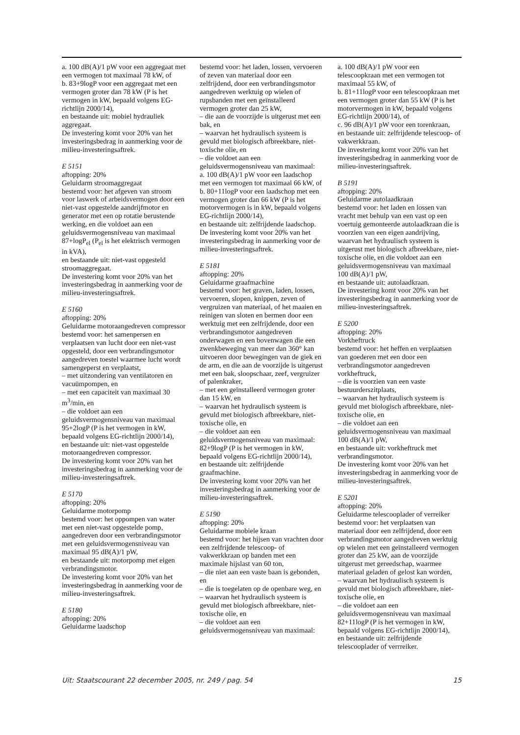a. 100 dB(A)/1 pW voor een aggregaat met een vermogen tot maximaal 78 kW, of
b. 83+9logP voor een aggregaat met een vermogen groter dan 78 kW (P is het vermogen in kW, bepaald volgens EG-richtlijn 2000/14),
en bestaande uit: mobiel hydrauliek aggregaat.
De investering komt voor 20% van het investeringsbedrag in aanmerking voor de milieu-investeringsaftrek.
E 5151
aftopping: 20%
Geluidarm stroomaggregaat
bestemd voor: het afgeven van stroom voor laswerk of arbeidsvermogen door een niet-vast opgestelde aandrijfmotor en generator met een op rotatie berustende werking, en die voldoet aan een geluidsvermogensniveau van maximaal 87+logP<sub>el</sub> (P<sub>el</sub> is het elektrisch vermogen in kVA),
en bestaande uit: niet-vast opgesteld stroomaggregaat.
De investering komt voor 20% van het investeringsbedrag in aanmerking voor de milieu-investeringsaftrek.
E 5160
aftopping: 20%
Geluidarme motoraangedreven compressor
bestemd voor: het samenpersen en verplaatsen van lucht door een niet-vast opgesteld, door een verbrandingsmotor aangedreven toestel waarmee lucht wordt samengeperst en verplaatst,
– met uitzondering van ventilatoren en vacuümpompen, en
– met een capaciteit van maximaal 30 m<sup>3</sup>/min, en
– die voldoet aan een geluidsvermogensniveau van maximaal 95+2logP (P is het vermogen in kW, bepaald volgens EG-richtlijn 2000/14),
en bestaande uit: niet-vast opgestelde motoraangedreven compressor.
De investering komt voor 20% van het investeringsbedrag in aanmerking voor de milieu-investeringsaftrek.
E 5170
aftopping: 20%
Geluidarme motorpomp
bestemd voor: het oppompen van water met een niet-vast opgestelde pomp, aangedreven door een verbrandingsmotor met een geluidsvermogensniveau van maximaal 95 dB(A)/1 pW,
en bestaande uit: motorpomp met eigen verbrandingsmotor.
De investering komt voor 20% van het investeringsbedrag in aanmerking voor de milieu-investeringsaftrek.
E 5180
aftopping: 20%
Geluidarme laadschop
bestemd voor: het laden, lossen, vervoeren of zeven van materiaal door een zelfrijdend, door een verbrandingsmotor aangedreven werktuig op wielen of rupsbanden met een geïnstalleerd vermogen groter dan 25 kW,
– die aan de voorzijde is uitgerust met een bak, en
– waarvan het hydraulisch systeem is gevuld met biologisch afbreekbare, niet-toxische olie, en
– die voldoet aan een geluidsvermogensniveau van maximaal:
a. 100 dB(A)/1 pW voor een laadschop met een vermogen tot maximaal 66 kW, of
b. 80+11logP voor een laadschop met een vermogen groter dan 66 kW (P is het motorvermogen is in kW, bepaald volgens EG-richtlijn 2000/14),
en bestaande uit: zelfrijdende laadschop.
De investering komt voor 20% van het investeringsbedrag in aanmerking voor de milieu-investeringsaftrek.
E 5181
aftopping: 20%
Geluidarme graafmachine
bestemd voor: het graven, laden, lossen, vervoeren, slopen, knippen, zeven of vergruizen van materiaal, of het maaien en reinigen van sloten en bermen door een werktuig met een zelfrijdende, door een verbrandingsmotor aangedreven onderwagen en een bovenwagen die een zwenkbeweging van meer dan 360° kan uitvoeren door bewegingen van de giek en de arm, en die aan de voorzijde is uitgerust met een bak, sloopschaar, zeef, vergruizer of palenkraker,
– met een geïnstalleerd vermogen groter dan 15 kW, en
– waarvan het hydraulisch systeem is gevuld met biologisch afbreekbare, niet-toxische olie, en
– die voldoet aan een geluidsvermogensniveau van maximaal: 82+9logP (P is het vermogen in kW, bepaald volgens EG-richtlijn 2000/14),
en bestaande uit: zelfrijdende graafmachine.
De investering komt voor 20% van het investeringsbedrag in aanmerking voor de milieu-investeringsaftrek.
E 5190
aftopping: 20%
Geluidarme mobiele kraan
bestemd voor: het hijsen van vrachten door een zelfrijdende telescoop- of vakwerkkraan op banden met een maximale hijslast van 60 ton,
– die niet aan een vaste baan is gebonden, en
– die is toegelaten op de openbare weg, en
– waarvan het hydraulisch systeem is gevuld met biologisch afbreekbare, niet-toxische olie, en
– die voldoet aan een geluidsvermogensniveau van maximaal:
a. 100 dB(A)/1 pW voor een telescoopkraan met een vermogen tot maximaal 55 kW, of
b. 81+11logP voor een telescoopkraan met een vermogen groter dan 55 kW (P is het motorvermogen in kW, bepaald volgens EG-richtlijn 2000/14), of
c. 96 dB(A)/1 pW voor een torenkraan,
en bestaande uit: zelfrijdende telescoop- of vakwerkkraan.
De investering komt voor 20% van het investeringsbedrag in aanmerking voor de milieu-investeringsaftrek.
B 5191
aftopping: 20%
Geluidarme autolaadkraan
bestemd voor: het laden en lossen van vracht met behulp van een vast op een voertuig gemonteerde autolaadkraan die is voorzien van een eigen aandrijving, waarvan het hydraulisch systeem is uitgerust met biologisch afbreekbare, niet-toxische olie, en die voldoet aan een geluidsvermogensniveau van maximaal 100 dB(A)/1 pW,
en bestaande uit: autolaadkraan.
De investering komt voor 20% van het investeringsbedrag in aanmerking voor de milieu-investeringsaftrek.
E 5200
aftopping: 20%
Vorkheftruck
bestemd voor: het heffen en verplaatsen van goederen met een door een verbrandingsmotor aangedreven vorkheftruck,
– die is voorzien van een vaste bestuurderszitplaats,
– waarvan het hydraulisch systeem is gevuld met biologisch afbreekbare, niet-toxische olie, en
– die voldoet aan een geluidsvermogensniveau van maximaal 100 dB(A)/1 pW,
en bestaande uit: vorkheftruck met verbrandingsmotor.
De investering komt voor 20% van het investeringsbedrag in aanmerking voor de milieu-investeringsaftrek.
E 5201
aftopping: 20%
Geluidarme telescooplader of verreiker
bestemd voor: het verplaatsen van materiaal door een zelfrijdend, door een verbrandingsmotor aangedreven werktuig op wielen met een geïnstalleerd vermogen groter dan 25 kW, aan de voorzijde uitgerust met gereedschap, waarmee materiaal geladen of gelost kan worden,
– waarvan het hydraulisch systeem is gevuld met biologisch afbreekbare, niet-toxische olie, en
– die voldoet aan een geluidsvermogensniveau van maximaal 82+11logP (P is het vermogen in kW, bepaald volgens EG-richtlijn 2000/14),
en bestaande uit: zelfrijdende telescooplader of verrreiker.
Uit: Staatscourant 22 december 2005, nr. 249 / pag. 54 15